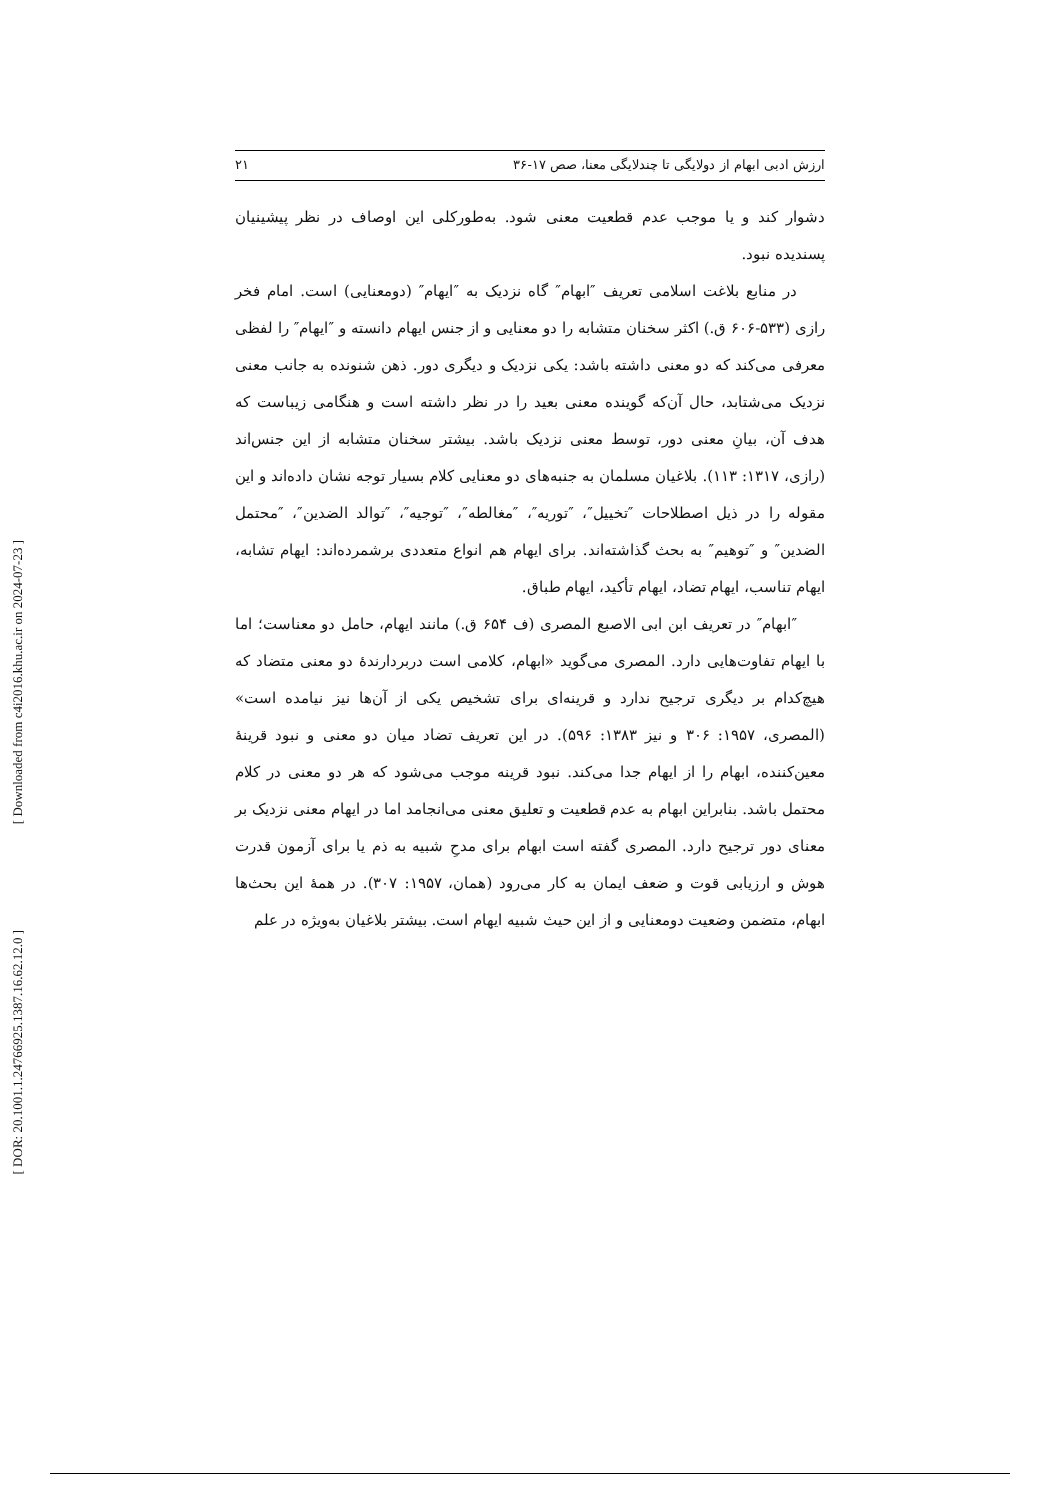[ Downloaded from c4i2016.khu.ac.ir on 2024-07-23 ]
[ DOR: 20.1001.1.24766925.1387.16.62.12.0 ]
ارزش ادبی ابهام از دولایگی تا چندلایگی معنا، صص ۱۷-۳۶ ۲۱
دشوار کند و یا موجب عدم قطعیت معنی شود. به‌طورکلی این اوصاف در نظر پیشینیان پسندیده نبود.
در منابع بلاغت اسلامی تعریف ″ابهام″ گاه نزدیک به ″ایهام″ (دومعنایی) است. امام فخر رازی (۵۳۳-۶۰۶ ق.) اکثر سخنان متشابه را دو معنایی و از جنس ایهام دانسته و ″ایهام″ را لفظی معرفی می‌کند که دو معنی داشته باشد: یکی نزدیک و دیگری دور. ذهن شنونده به جانب معنی نزدیک می‌شتابد، حال آن‌که گوینده معنی بعید را در نظر داشته است و هنگامی زیباست که هدف آن، بیانِ معنی دور، توسط معنی نزدیک باشد. بیشتر سخنان متشابه از این جنس‌اند (رازی، ۱۳۱۷: ۱۱۳). بلاغیان مسلمان به جنبه‌های دو معنایی کلام بسیار توجه نشان داده‌اند و این مقوله را در ذیل اصطلاحات ″تخییل″، ″توریه″، ″مغالطه″، ″توجیه″، ″توالد الضدین″، ″محتمل الضدین″ و ″توهیم″ به بحث گذاشته‌اند. برای ایهام هم انواع متعددی برشمرده‌اند: ایهام تشابه، ایهام تناسب، ایهام تضاد، ایهام تأکید، ایهام طباق.
″ابهام″ در تعریف ابن ابی الاصبع المصری (ف ۶۵۴ ق.) مانند ایهام، حامل دو معناست؛ اما با ایهام تفاوت‌هایی دارد. المصری می‌گوید «ابهام، کلامی است دربردارندهٔ دو معنی متضاد که هیچ‌کدام بر دیگری ترجیح ندارد و قرینه‌ای برای تشخیص یکی از آن‌ها نیز نیامده است» (المصری، ۱۹۵۷: ۳۰۶ و نیز ۱۳۸۳: ۵۹۶). در این تعریف تضاد میان دو معنی و نبود قرینهٔ معین‌کننده، ابهام را از ایهام جدا می‌کند. نبود قرینه موجب می‌شود که هر دو معنی در کلام محتمل باشد. بنابراین ابهام به عدم قطعیت و تعلیق معنی می‌انجامد اما در ایهام معنی نزدیک بر معنای دور ترجیح دارد. المصری گفته است ابهام برای مدحِ شبیه به ذم یا برای آزمون قدرت هوش و ارزیابی قوت و ضعف ایمان به کار می‌رود (همان، ۱۹۵۷: ۳۰۷). در همهٔ این بحث‌ها ابهام، متضمن وضعیت دومعنایی و از این حیث شبیه ایهام است. بیشتر بلاغیان به‌ویژه در علم